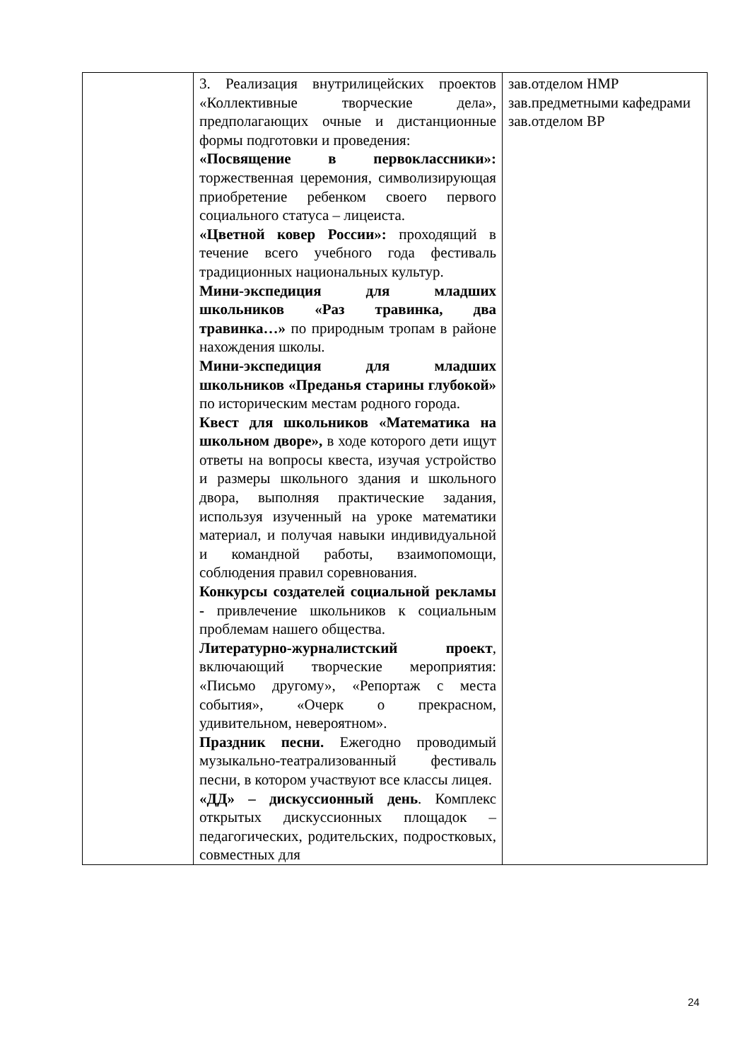| | 3. Реализация внутрилицейских проектов «Коллективные творческие дела», предполагающих очные и дистанционные формы подготовки и проведения: «Посвящение в первоклассники»: торжественная церемония, символизирующая приобретение ребенком своего первого социального статуса – лицеиста. «Цветной ковер России»: проходящий в течение всего учебного года фестиваль традиционных национальных культур. Мини-экспедиция для младших школьников «Раз травинка, два травинка…» по природным тропам в районе нахождения школы. Мини-экспедиция для младших школьников «Преданья старины глубокой» по историческим местам родного города. Квест для школьников «Математика на школьном дворе», в ходе которого дети ищут ответы на вопросы квеста, изучая устройство и размеры школьного здания и школьного двора, выполняя практические задания, используя изученный на уроке математики материал, и получая навыки индивидуальной и командной работы, взаимопомощи, соблюдения правил соревнования. Конкурсы создателей социальной рекламы - привлечение школьников к социальным проблемам нашего общества. Литературно-журналистский проект , включающий творческие мероприятия: «Письмо другому», «Репортаж с места события», «Очерк о прекрасном, удивительном, невероятном». Праздник песни. Ежегодно проводимый музыкально-театрализованный фестиваль песни, в котором участвуют все классы лицея. «ДД» – дискуссионный день . Комплекс открытых дискуссионных площадок – педагогических, родительских, подростковых, совместных для | зав.отделом НМР зав.предметными кафедрами зав.отделом ВР |
24